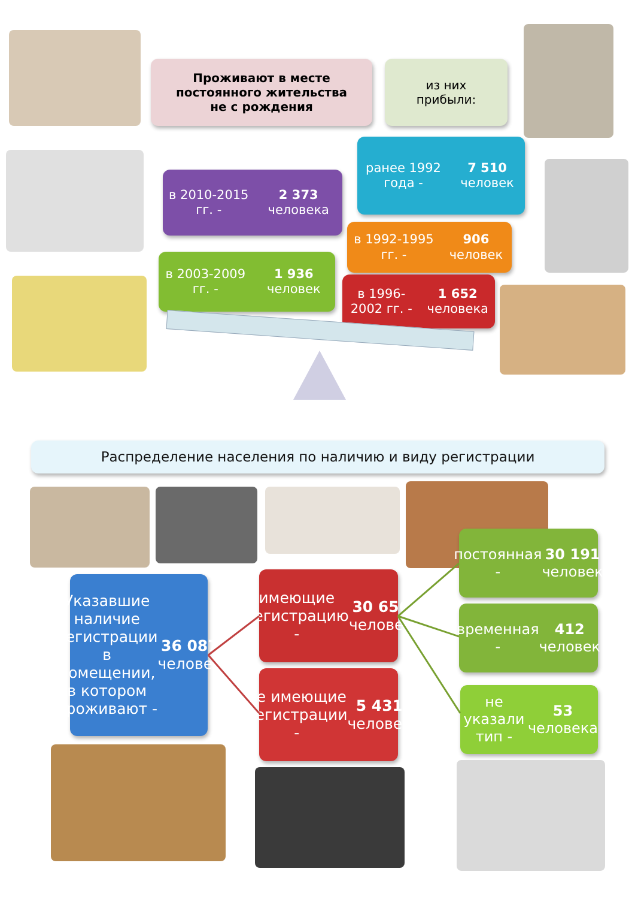Проживают в месте
постоянного жительства
не с рождения
из них
прибыли:
ранее 1992 года -
7 510 человек
в 2010-2015 гг. -
2 373 человека
в 1992-1995 гг. -
906 человек
в 2003-2009 гг. -
1 936 человек
в 1996-2002 гг. -
1 652 человека
Распределение населения по наличию и виду регистрации
Указавшие
наличие
регистрации
в помещении,
в котором
проживают -
36 087 человек
имеющие
регистрацию -
30 656 человек
не имеющие
регистрации -
5 431 человек
постоянная -
30 191 человек
временная -
412 человек
не указали тип -
53 человека